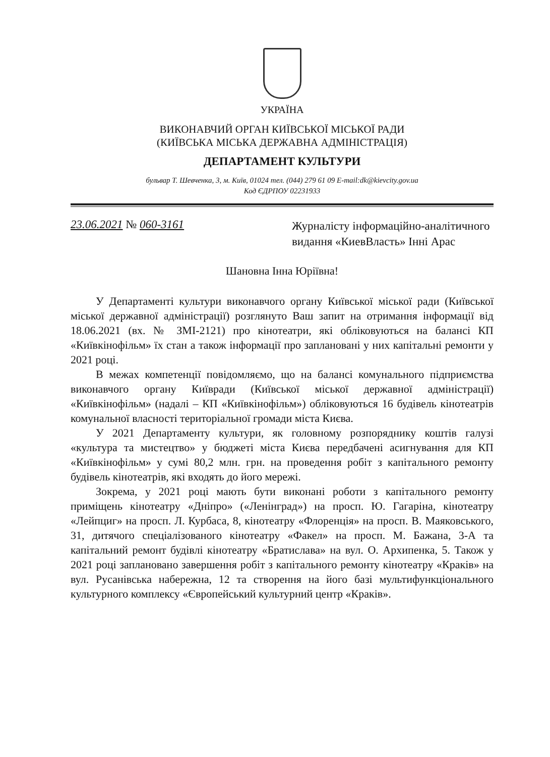УКРАЇНА
ВИКОНАВЧИЙ ОРГАН КИЇВСЬКОЇ МІСЬКОЇ РАДИ
(КИЇВСЬКА МІСЬКА ДЕРЖАВНА АДМІНІСТРАЦІЯ)
ДЕПАРТАМЕНТ КУЛЬТУРИ
бульвар Т. Шевченка, 3, м. Київ, 01024 тел. (044) 279 61 09 E-mail:dk@kievcity.gov.ua
Код ЄДРПОУ 02231933
23.06.2021 № 060-3161
Журналісту інформаційно-аналітичного видання «КиевВласть» Інні Арас
Шановна Інна Юріївна!
У Департаменті культури виконавчого органу Київської міської ради (Київської міської державної адміністрації) розглянуто Ваш запит на отримання інформації від 18.06.2021 (вх. № ЗМІ-2121) про кінотеатри, які обліковуються на балансі КП «Київкінофільм» їх стан а також інформації про заплановані у них капітальні ремонти у 2021 році.
В межах компетенції повідомляємо, що на балансі комунального підприємства виконавчого органу Київради (Київської міської державної адміністрації) «Київкінофільм» (надалі – КП «Київкінофільм») обліковуються 16 будівель кінотеатрів комунальної власності територіальної громади міста Києва.
У 2021 Департаменту культури, як головному розпоряднику коштів галузі «культура та мистецтво» у бюджеті міста Києва передбачені асигнування для КП «Київкінофільм» у сумі 80,2 млн. грн. на проведення робіт з капітального ремонту будівель кінотеатрів, які входять до його мережі.
Зокрема, у 2021 році мають бути виконані роботи з капітального ремонту приміщень кінотеатру «Дніпро» («Ленінград») на просп. Ю. Гагаріна, кінотеатру «Лейпциг» на просп. Л. Курбаса, 8, кінотеатру «Флоренція» на просп. В. Маяковського, 31, дитячого спеціалізованого кінотеатру «Факел» на просп. М. Бажана, 3-А та капітальний ремонт будівлі кінотеатру «Братислава» на вул. О. Архипенка, 5. Також у 2021 році заплановано завершення робіт з капітального ремонту кінотеатру «Краків» на вул. Русанівська набережна, 12 та створення на його базі мультифункціонального культурного комплексу «Європейський культурний центр «Краків».